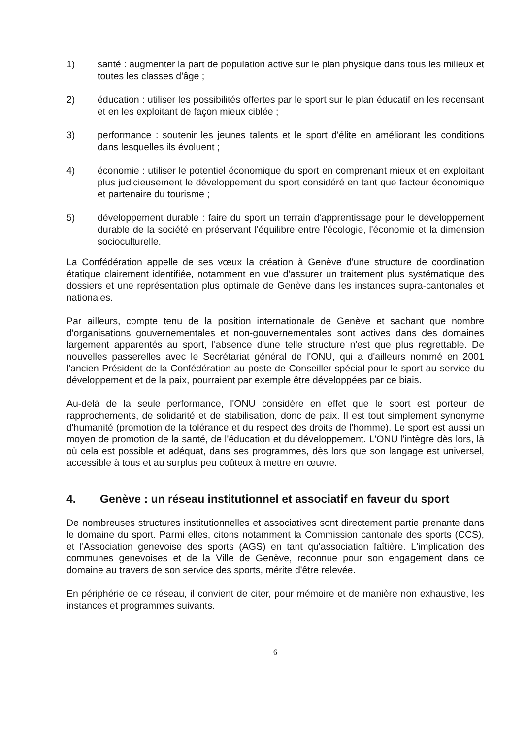1) santé : augmenter la part de population active sur le plan physique dans tous les milieux et toutes les classes d'âge ;
2) éducation : utiliser les possibilités offertes par le sport sur le plan éducatif en les recensant et en les exploitant de façon mieux ciblée ;
3) performance : soutenir les jeunes talents et le sport d'élite en améliorant les conditions dans lesquelles ils évoluent ;
4) économie : utiliser le potentiel économique du sport en comprenant mieux et en exploitant plus judicieusement le développement du sport considéré en tant que facteur économique et partenaire du tourisme ;
5) développement durable : faire du sport un terrain d'apprentissage pour le développement durable de la société en préservant l'équilibre entre l'écologie, l'économie et la dimension socioculturelle.
La Confédération appelle de ses vœux la création à Genève d'une structure de coordination étatique clairement identifiée, notamment en vue d'assurer un traitement plus systématique des dossiers et une représentation plus optimale de Genève dans les instances supra-cantonales et nationales.
Par ailleurs, compte tenu de la position internationale de Genève et sachant que nombre d'organisations gouvernementales et non-gouvernementales sont actives dans des domaines largement apparentés au sport, l'absence d'une telle structure n'est que plus regrettable. De nouvelles passerelles avec le Secrétariat général de l'ONU, qui a d'ailleurs nommé en 2001 l'ancien Président de la Confédération au poste de Conseiller spécial pour le sport au service du développement et de la paix, pourraient par exemple être développées par ce biais.
Au-delà de la seule performance, l'ONU considère en effet que le sport est porteur de rapprochements, de solidarité et de stabilisation, donc de paix. Il est tout simplement synonyme d'humanité (promotion de la tolérance et du respect des droits de l'homme). Le sport est aussi un moyen de promotion de la santé, de l'éducation et du développement. L'ONU l'intègre dès lors, là où cela est possible et adéquat, dans ses programmes, dès lors que son langage est universel, accessible à tous et au surplus peu coûteux à mettre en œuvre.
4. Genève : un réseau institutionnel et associatif en faveur du sport
De nombreuses structures institutionnelles et associatives sont directement partie prenante dans le domaine du sport. Parmi elles, citons notamment la Commission cantonale des sports (CCS), et l'Association genevoise des sports (AGS) en tant qu'association faîtière. L'implication des communes genevoises et de la Ville de Genève, reconnue pour son engagement dans ce domaine au travers de son service des sports, mérite d'être relevée.
En périphérie de ce réseau, il convient de citer, pour mémoire et de manière non exhaustive, les instances et programmes suivants.
6